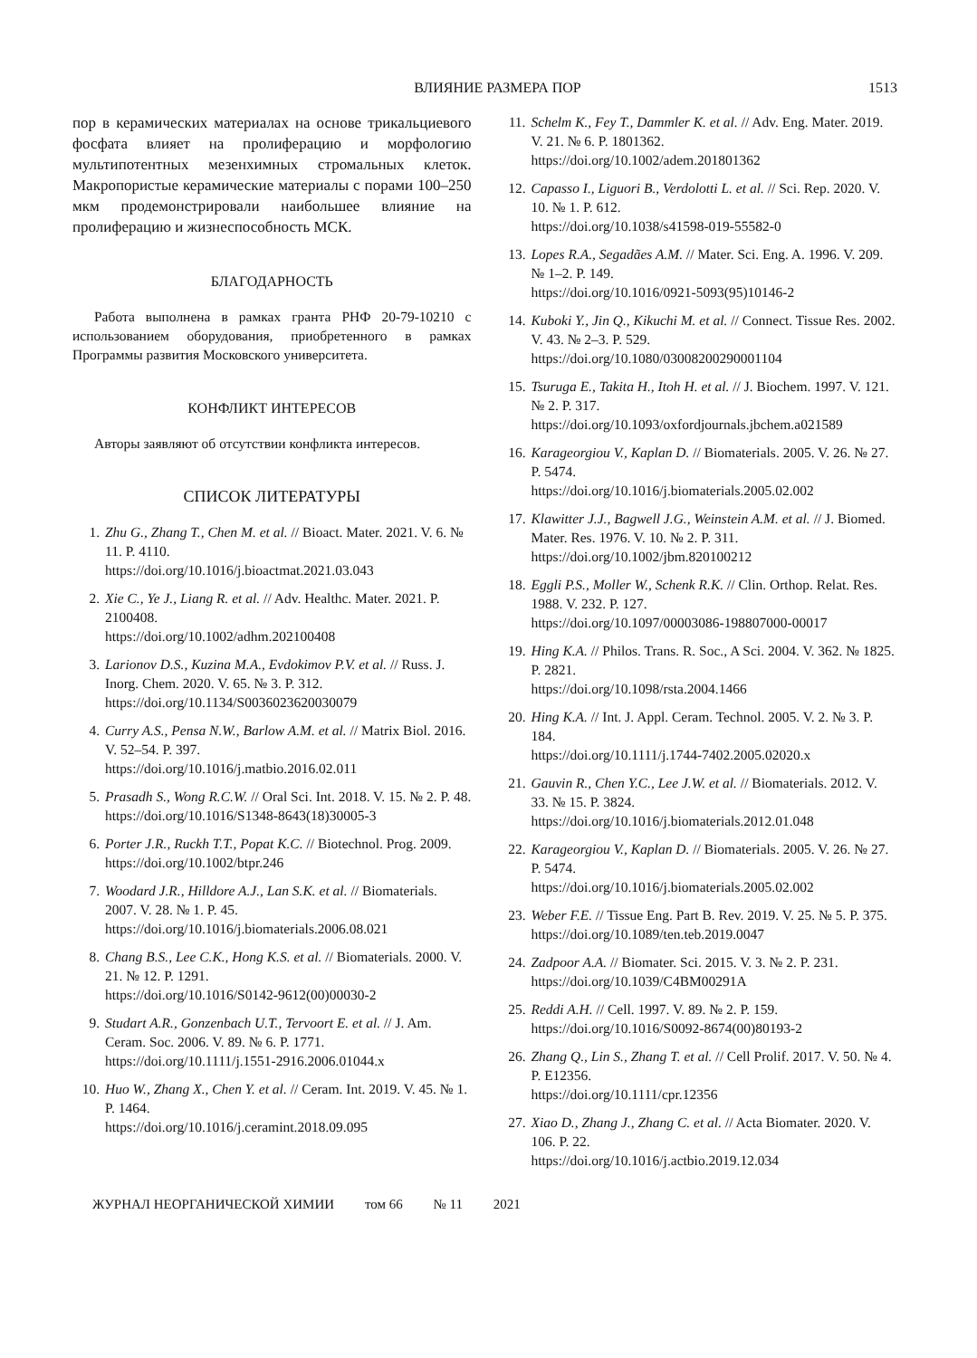ВЛИЯНИЕ РАЗМЕРА ПОР 1513
пор в керамических материалах на основе трикальциевого фосфата влияет на пролиферацию и морфологию мультипотентных мезенхимных стромальных клеток. Макропористые керамические материалы с порами 100–250 мкм продемонстрировали наибольшее влияние на пролиферацию и жизнеспособность МСК.
БЛАГОДАРНОСТЬ
Работа выполнена в рамках гранта РНФ 20-79-10210 с использованием оборудования, приобретенного в рамках Программы развития Московского университета.
КОНФЛИКТ ИНТЕРЕСОВ
Авторы заявляют об отсутствии конфликта интересов.
СПИСОК ЛИТЕРАТУРЫ
1. Zhu G., Zhang T., Chen M. et al. // Bioact. Mater. 2021. V. 6. № 11. P. 4110.
https://doi.org/10.1016/j.bioactmat.2021.03.043
2. Xie C., Ye J., Liang R. et al. // Adv. Healthc. Mater. 2021. P. 2100408.
https://doi.org/10.1002/adhm.202100408
3. Larionov D.S., Kuzina M.A., Evdokimov P.V. et al. // Russ. J. Inorg. Chem. 2020. V. 65. № 3. P. 312.
https://doi.org/10.1134/S0036023620030079
4. Curry A.S., Pensa N.W., Barlow A.M. et al. // Matrix Biol. 2016. V. 52–54. P. 397.
https://doi.org/10.1016/j.matbio.2016.02.011
5. Prasadh S., Wong R.C.W. // Oral Sci. Int. 2018. V. 15. № 2. P. 48.
https://doi.org/10.1016/S1348-8643(18)30005-3
6. Porter J.R., Ruckh T.T., Popat K.C. // Biotechnol. Prog. 2009.
https://doi.org/10.1002/btpr.246
7. Woodard J.R., Hilldore A.J., Lan S.K. et al. // Biomaterials. 2007. V. 28. № 1. P. 45.
https://doi.org/10.1016/j.biomaterials.2006.08.021
8. Chang B.S., Lee C.K., Hong K.S. et al. // Biomaterials. 2000. V. 21. № 12. P. 1291.
https://doi.org/10.1016/S0142-9612(00)00030-2
9. Studart A.R., Gonzenbach U.T., Tervoort E. et al. // J. Am. Ceram. Soc. 2006. V. 89. № 6. P. 1771.
https://doi.org/10.1111/j.1551-2916.2006.01044.x
10. Huo W., Zhang X., Chen Y. et al. // Ceram. Int. 2019. V. 45. № 1. P. 1464.
https://doi.org/10.1016/j.ceramint.2018.09.095
11. Schelm K., Fey T., Dammler K. et al. // Adv. Eng. Mater. 2019. V. 21. № 6. P. 1801362.
https://doi.org/10.1002/adem.201801362
12. Capasso I., Liguori B., Verdolotti L. et al. // Sci. Rep. 2020. V. 10. № 1. P. 612.
https://doi.org/10.1038/s41598-019-55582-0
13. Lopes R.A., Segadães A.M. // Mater. Sci. Eng. A. 1996. V. 209. № 1–2. P. 149.
https://doi.org/10.1016/0921-5093(95)10146-2
14. Kuboki Y., Jin Q., Kikuchi M. et al. // Connect. Tissue Res. 2002. V. 43. № 2–3. P. 529.
https://doi.org/10.1080/03008200290001104
15. Tsuruga E., Takita H., Itoh H. et al. // J. Biochem. 1997. V. 121. № 2. P. 317.
https://doi.org/10.1093/oxfordjournals.jbchem.a021589
16. Karageorgiou V., Kaplan D. // Biomaterials. 2005. V. 26. № 27. P. 5474.
https://doi.org/10.1016/j.biomaterials.2005.02.002
17. Klawitter J.J., Bagwell J.G., Weinstein A.M. et al. // J. Biomed. Mater. Res. 1976. V. 10. № 2. P. 311.
https://doi.org/10.1002/jbm.820100212
18. Eggli P.S., Moller W., Schenk R.K. // Clin. Orthop. Relat. Res. 1988. V. 232. P. 127.
https://doi.org/10.1097/00003086-198807000-00017
19. Hing K.A. // Philos. Trans. R. Soc., A Sci. 2004. V. 362. № 1825. P. 2821.
https://doi.org/10.1098/rsta.2004.1466
20. Hing K.A. // Int. J. Appl. Ceram. Technol. 2005. V. 2. № 3. P. 184.
https://doi.org/10.1111/j.1744-7402.2005.02020.x
21. Gauvin R., Chen Y.C., Lee J.W. et al. // Biomaterials. 2012. V. 33. № 15. P. 3824.
https://doi.org/10.1016/j.biomaterials.2012.01.048
22. Karageorgiou V., Kaplan D. // Biomaterials. 2005. V. 26. № 27. P. 5474.
https://doi.org/10.1016/j.biomaterials.2005.02.002
23. Weber F.E. // Tissue Eng. Part B. Rev. 2019. V. 25. № 5. P. 375.
https://doi.org/10.1089/ten.teb.2019.0047
24. Zadpoor A.A. // Biomater. Sci. 2015. V. 3. № 2. P. 231.
https://doi.org/10.1039/C4BM00291A
25. Reddi A.H. // Cell. 1997. V. 89. № 2. P. 159.
https://doi.org/10.1016/S0092-8674(00)80193-2
26. Zhang Q., Lin S., Zhang T. et al. // Cell Prolif. 2017. V. 50. № 4. P. E12356.
https://doi.org/10.1111/cpr.12356
27. Xiao D., Zhang J., Zhang C. et al. // Acta Biomater. 2020. V. 106. P. 22.
https://doi.org/10.1016/j.actbio.2019.12.034
ЖУРНАЛ НЕОРГАНИЧЕСКОЙ ХИМИИ том 66 № 11 2021